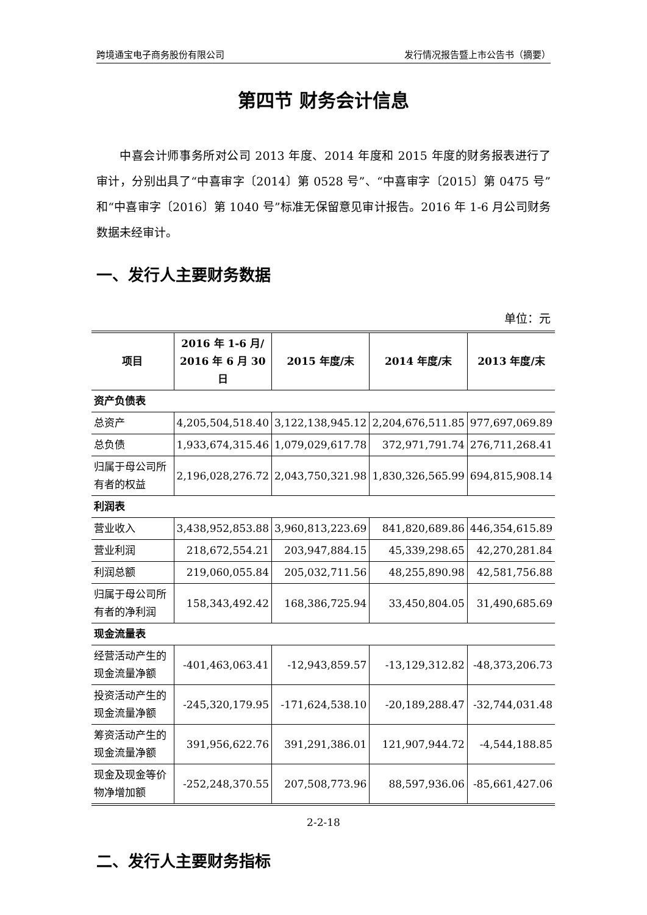跨境通宝电子商务股份有限公司 发行情况报告暨上市公告书（摘要）
第四节 财务会计信息
中喜会计师事务所对公司 2013 年度、2014 年度和 2015 年度的财务报表进行了审计，分别出具了“中喜审字〔2014〕第 0528 号”、“中喜审字〔2015〕第 0475 号”和“中喜审字〔2016〕第 1040 号”标准无保留意见审计报告。2016 年 1-6 月公司财务数据未经审计。
一、发行人主要财务数据
单位：元
| 项目 | 2016 年 1-6 月/ 2016 年 6 月 30 日 | 2015 年度/末 | 2014 年度/末 | 2013 年度/末 |
| --- | --- | --- | --- | --- |
| 资产负债表 | | | | |
| 总资产 | 4,205,504,518.40 | 3,122,138,945.12 | 2,204,676,511.85 | 977,697,069.89 |
| 总负债 | 1,933,674,315.46 | 1,079,029,617.78 | 372,971,791.74 | 276,711,268.41 |
| 归属于母公司所有者的权益 | 2,196,028,276.72 | 2,043,750,321.98 | 1,830,326,565.99 | 694,815,908.14 |
| 利润表 | | | | |
| 营业收入 | 3,438,952,853.88 | 3,960,813,223.69 | 841,820,689.86 | 446,354,615.89 |
| 营业利润 | 218,672,554.21 | 203,947,884.15 | 45,339,298.65 | 42,270,281.84 |
| 利润总额 | 219,060,055.84 | 205,032,711.56 | 48,255,890.98 | 42,581,756.88 |
| 归属于母公司所有者的净利润 | 158,343,492.42 | 168,386,725.94 | 33,450,804.05 | 31,490,685.69 |
| 现金流量表 | | | | |
| 经营活动产生的现金流量净额 | -401,463,063.41 | -12,943,859.57 | -13,129,312.82 | -48,373,206.73 |
| 投资活动产生的现金流量净额 | -245,320,179.95 | -171,624,538.10 | -20,189,288.47 | -32,744,031.48 |
| 筹资活动产生的现金流量净额 | 391,956,622.76 | 391,291,386.01 | 121,907,944.72 | -4,544,188.85 |
| 现金及现金等价物净增加额 | -252,248,370.55 | 207,508,773.96 | 88,597,936.06 | -85,661,427.06 |
二、发行人主要财务指标
2-2-18